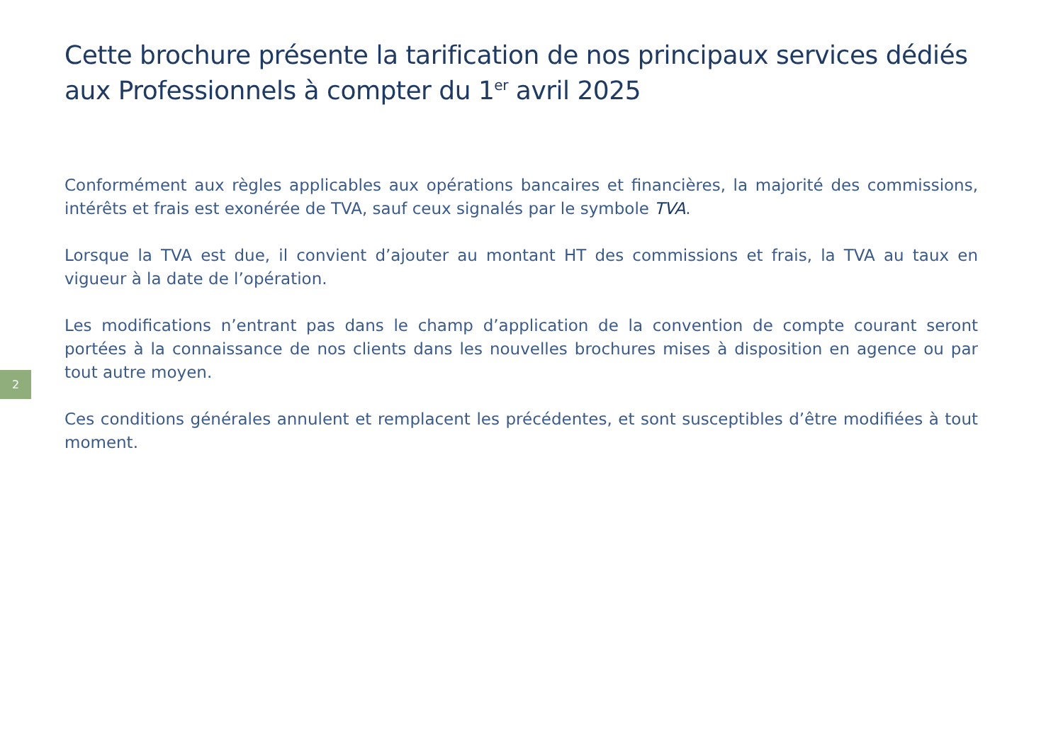2
Cette brochure présente la tarification de nos principaux services dédiés aux Professionnels à compter du 1<sup>er</sup> avril 2025
Conformément aux règles applicables aux opérations bancaires et financières, la majorité des commissions, intérêts et frais est exonérée de TVA, sauf ceux signalés par le symbole TVA.
Lorsque la TVA est due, il convient d’ajouter au montant HT des commissions et frais, la TVA au taux en vigueur à la date de l’opération.
Les modifications n’entrant pas dans le champ d’application de la convention de compte courant seront portées à la connaissance de nos clients dans les nouvelles brochures mises à disposition en agence ou par tout autre moyen.
Ces conditions générales annulent et remplacent les précédentes, et sont susceptibles d’être modifiées à tout moment.